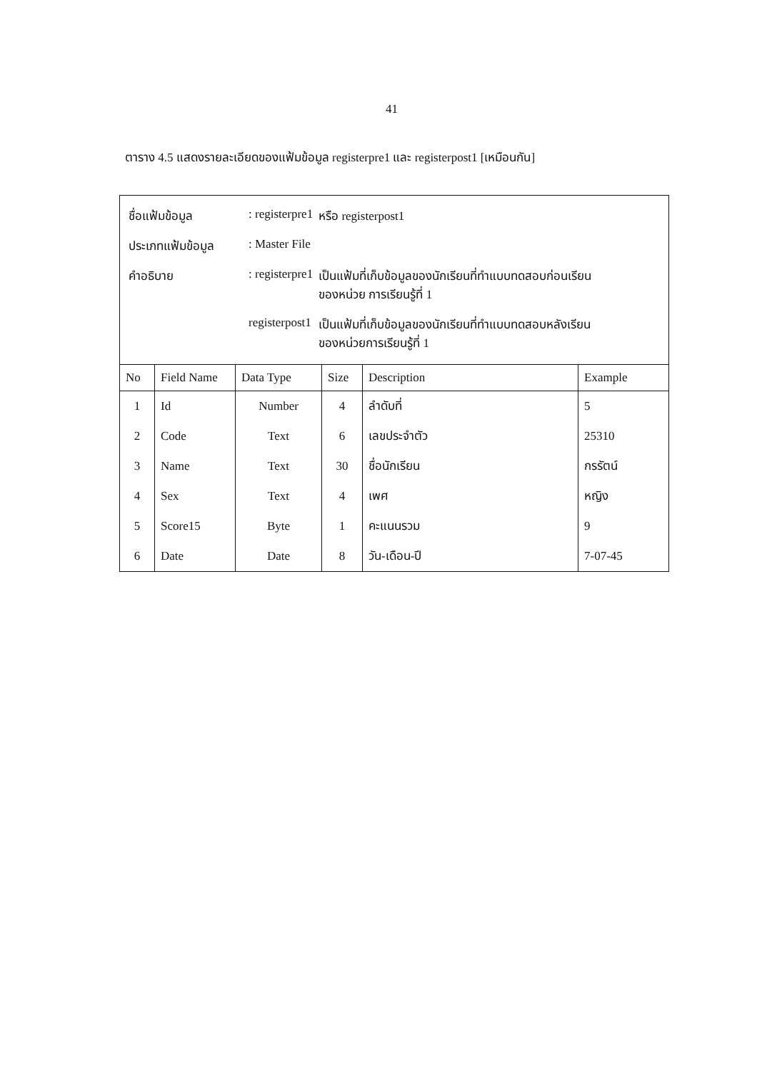41
ตาราง 4.5 แสดงรายละเอียดของแฟ้มข้อมูล registerpre1 และ registerpost1 [เหมือนกัน]
| / ชื่อแฟ้มข้อมูล / : registerpre1 / หรือ registerpost1 / / ประเภทแฟ้มข้อมูล / : Master File / / / คำอธิบาย / : registerpre1 / เป็นแฟ้มที่เก็บข้อมูลของนักเรียนที่ทำแบบทดสอบก่อนเรียน ของหน่วย การเรียนรู้ที่ 1 / / / registerpost1 / เป็นแฟ้มที่เก็บข้อมูลของนักเรียนที่ทำแบบทดสอบหลังเรียน ของหน่วยการเรียนรู้ที่ 1 / | | | | | |
| No | Field Name | Data Type | Size | Description | Example |
| 1 | Id | Number | 4 | ลำดับที่ | 5 |
| 2 | Code | Text | 6 | เลขประจำตัว | 25310 |
| 3 | Name | Text | 30 | ชื่อนักเรียน | กรรัตน์ |
| 4 | Sex | Text | 4 | เพศ | หญิง |
| 5 | Score15 | Byte | 1 | คะแนนรวม | 9 |
| 6 | Date | Date | 8 | วัน-เดือน-ปี | 7-07-45 |